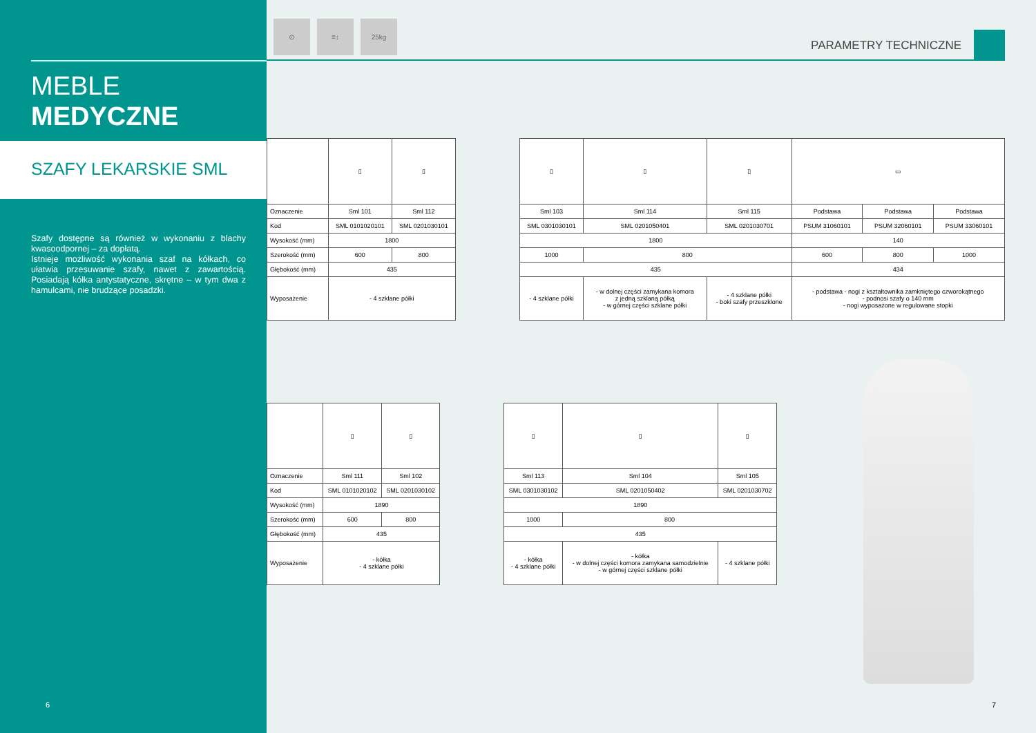MEBLE
MEDYCZNE
SZAFY LEKARSKIE SML
Szafy dostępne są również w wykonaniu z blachy kwasoodpornej – za dopłatą.
Istnieje możliwość wykonania szaf na kółkach, co ułatwia przesuwanie szafy, nawet z zawartością. Posiadają kółka antystatyczne, skrętne – w tym dwa z hamulcami, nie brudzące posadzki.
6
⊙ ≡↕ 25kg
PARAMETRY TECHNICZNE
| | ▯ | ▯ | | ▯ | ▯ | ▯ | ▭ | | |
| Oznaczenie | Sml 101 | Sml 112 | | Sml 103 | Sml 114 | Sml 115 | Podstawa | Podstawa | Podstawa |
| Kod | SML 0101020101 | SML 0201030101 | | SML 0301030101 | SML 0201050401 | SML 0201030701 | PSUM 31060101 | PSUM 32060101 | PSUM 33060101 |
| Wysokość (mm) | 1800 | | | 1800 | | | 140 | | |
| Szerokość (mm) | 600 | 800 | | 1000 | 800 | | 600 | 800 | 1000 |
| Głębokość (mm) | 435 | | | 435 | | | 434 | | |
| Wyposażenie | - 4 szklane półki | | | - 4 szklane półki | - w dolnej części zamykana komora z jedną szklaną półką - w górnej części szklane półki | - 4 szklane półki - boki szafy przeszklone | - podstawa - nogi z kształtownika zamkniętego czworokątnego - podnosi szafy o 140 mm - nogi wyposażone w regulowane stopki | | |
| | ▯ | ▯ | | ▯ | ▯ | ▯ |
| Oznaczenie | Sml 111 | Sml 102 | | Sml 113 | Sml 104 | Sml 105 |
| Kod | SML 0101020102 | SML 0201030102 | | SML 0301030102 | SML 0201050402 | SML 0201030702 |
| Wysokość (mm) | 1890 | | | 1890 | | |
| Szerokość (mm) | 600 | 800 | | 1000 | 800 | |
| Głębokość (mm) | 435 | | | 435 | | |
| Wyposażenie | - kółka - 4 szklane półki | | | - kółka - 4 szklane półki | - kółka - w dolnej części komora zamykana samodzielnie - w górnej części szklane półki | - 4 szklane półki |
7